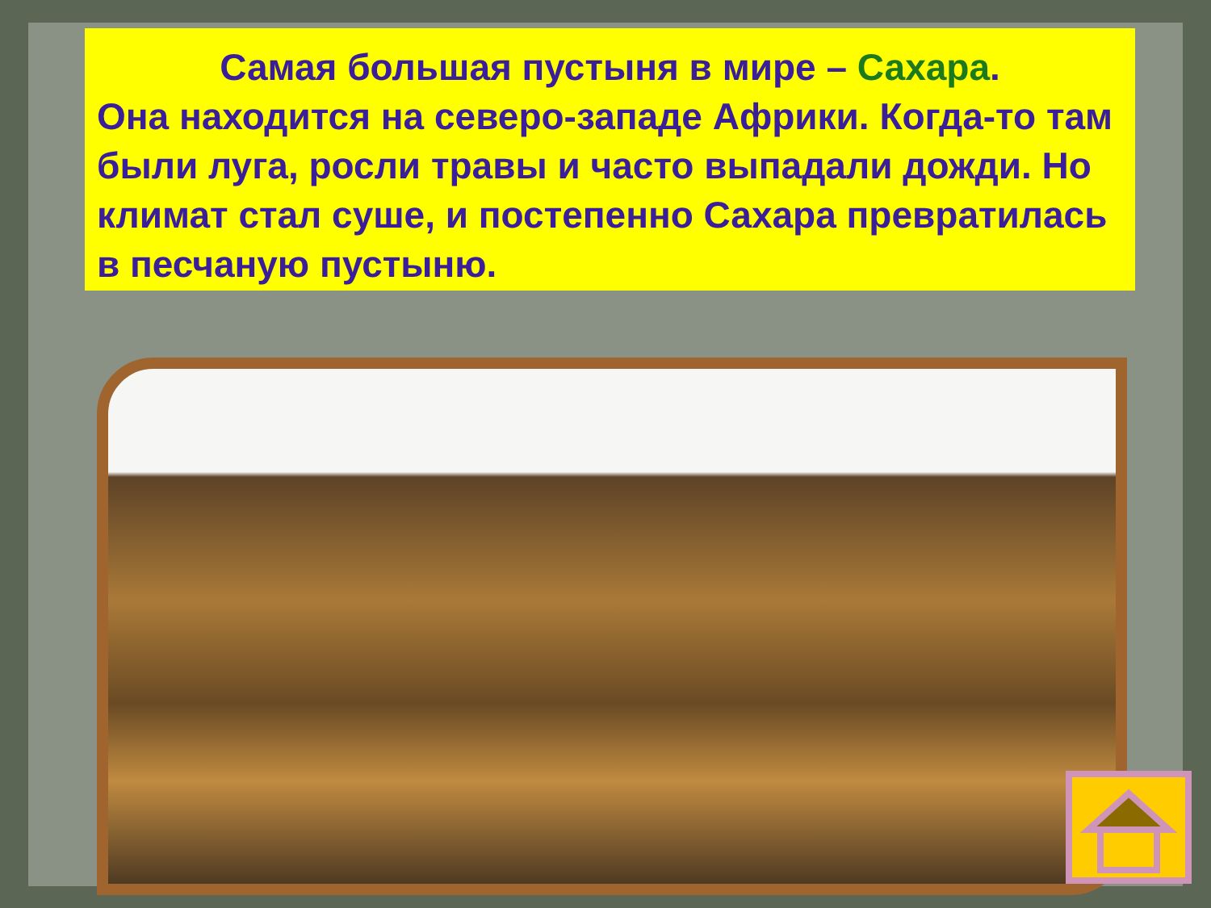Самая большая пустыня в мире – Сахара.
Она находится на северо-западе Африки. Когда-то там были луга, росли травы и часто выпадали дожди. Но климат стал суше, и постепенно Сахара превратилась в песчаную пустыню.